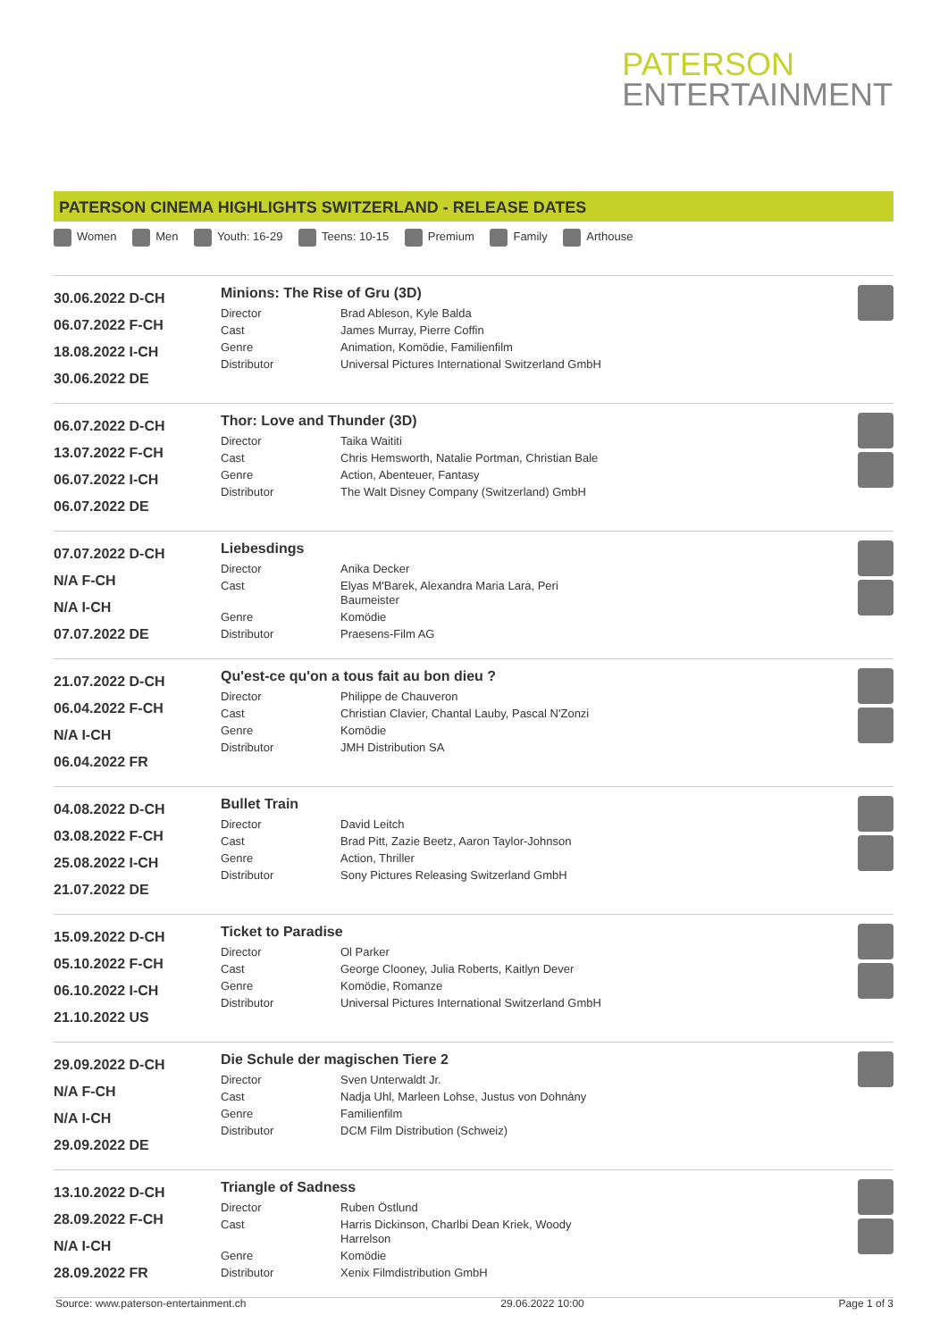PATERSON
ENTERTAINMENT
PATERSON CINEMA HIGHLIGHTS SWITZERLAND - RELEASE DATES
Women Men Youth: 16-29 Teens: 10-15 Premium Family Arthouse
30.06.2022 D-CH
06.07.2022 F-CH
18.08.2022 I-CH
30.06.2022 DE
Minions: The Rise of Gru (3D)
| Director | Brad Ableson, Kyle Balda |
| Cast | James Murray, Pierre Coffin |
| Genre | Animation, Komödie, Familienfilm |
| Distributor | Universal Pictures International Switzerland GmbH |
06.07.2022 D-CH
13.07.2022 F-CH
06.07.2022 I-CH
06.07.2022 DE
Thor: Love and Thunder (3D)
| Director | Taika Waititi |
| Cast | Chris Hemsworth, Natalie Portman, Christian Bale |
| Genre | Action, Abenteuer, Fantasy |
| Distributor | The Walt Disney Company (Switzerland) GmbH |
07.07.2022 D-CH
N/A F-CH
N/A I-CH
07.07.2022 DE
Liebesdings
| Director | Anika Decker |
| Cast | Elyas M'Barek, Alexandra Maria Lara, Peri Baumeister |
| Genre | Komödie |
| Distributor | Praesens-Film AG |
21.07.2022 D-CH
06.04.2022 F-CH
N/A I-CH
06.04.2022 FR
Qu'est-ce qu'on a tous fait au bon dieu ?
| Director | Philippe de Chauveron |
| Cast | Christian Clavier, Chantal Lauby, Pascal N'Zonzi |
| Genre | Komödie |
| Distributor | JMH Distribution SA |
04.08.2022 D-CH
03.08.2022 F-CH
25.08.2022 I-CH
21.07.2022 DE
Bullet Train
| Director | David Leitch |
| Cast | Brad Pitt, Zazie Beetz, Aaron Taylor-Johnson |
| Genre | Action, Thriller |
| Distributor | Sony Pictures Releasing Switzerland GmbH |
15.09.2022 D-CH
05.10.2022 F-CH
06.10.2022 I-CH
21.10.2022 US
Ticket to Paradise
| Director | Ol Parker |
| Cast | George Clooney, Julia Roberts, Kaitlyn Dever |
| Genre | Komödie, Romanze |
| Distributor | Universal Pictures International Switzerland GmbH |
29.09.2022 D-CH
N/A F-CH
N/A I-CH
29.09.2022 DE
Die Schule der magischen Tiere 2
| Director | Sven Unterwaldt Jr. |
| Cast | Nadja Uhl, Marleen Lohse, Justus von Dohnàny |
| Genre | Familienfilm |
| Distributor | DCM Film Distribution (Schweiz) |
13.10.2022 D-CH
28.09.2022 F-CH
N/A I-CH
28.09.2022 FR
Triangle of Sadness
| Director | Ruben Östlund |
| Cast | Harris Dickinson, Charlbi Dean Kriek, Woody Harrelson |
| Genre | Komödie |
| Distributor | Xenix Filmdistribution GmbH |
Source: www.paterson-entertainment.ch 29.06.2022 10:00 Page 1 of 3